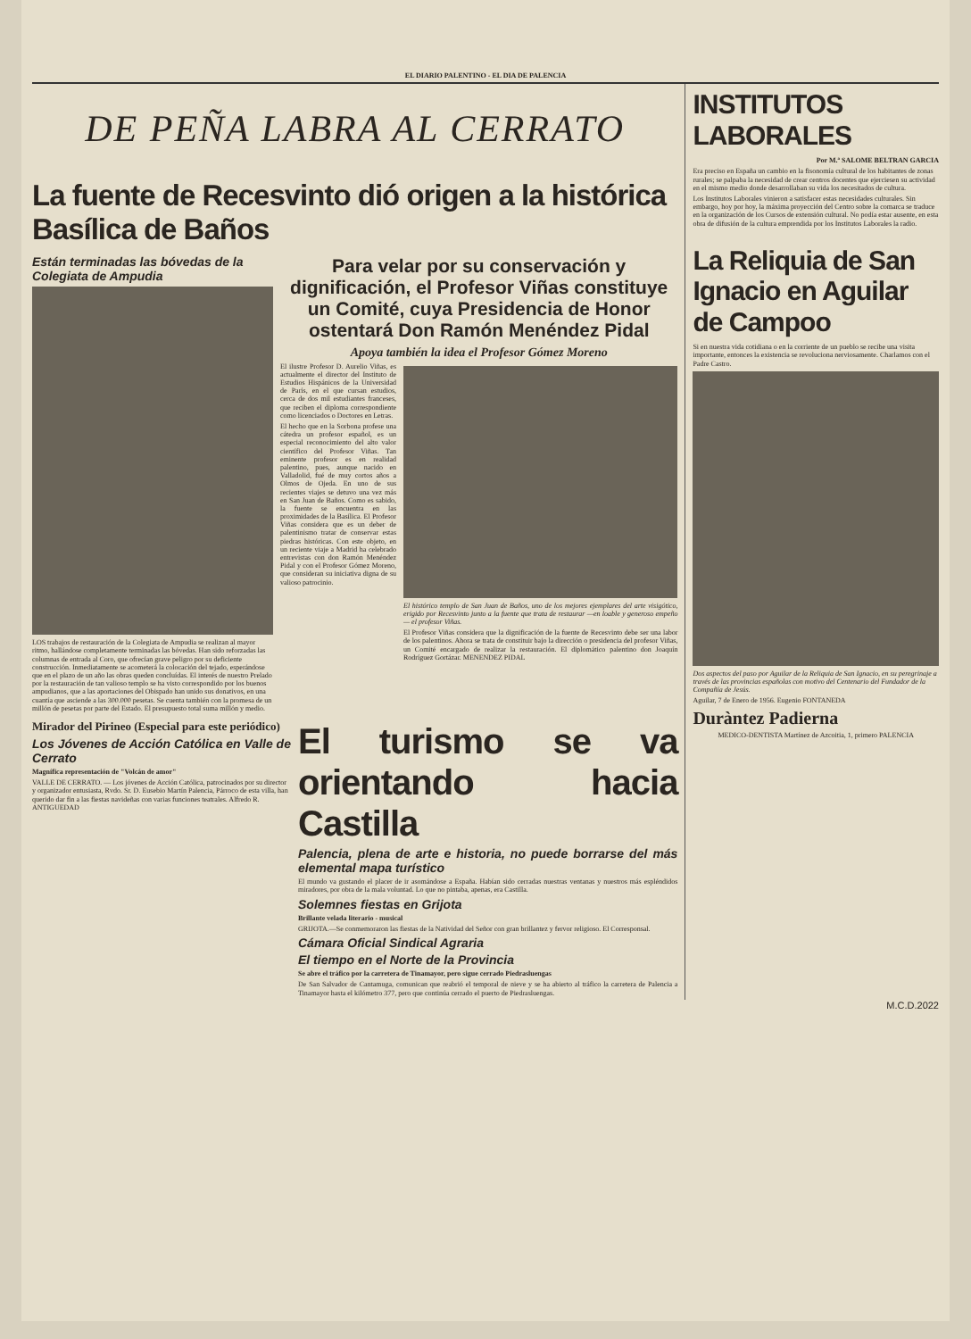EL DIARIO PALENTINO - EL DIA DE PALENCIA
DE PEÑA LABRA AL CERRATO
La fuente de Recesvinto dió origen a la histórica Basílica de Baños
Están terminadas las bóvedas de la Colegiata de Ampudia
LOS trabajos de restauración de la Colegiata de Ampudia se realizan al mayor ritmo, hallándose completamente terminadas las bóvedas. Han sido reforzadas las columnas de entrada al Coro, que ofrecían grave peligro por su deficiente construcción. Inmediatamente se acometerá la colocación del tejado, esperándose que en el plazo de un año las obras queden concluídas. El interés de nuestro Prelado por la restauración de tan valioso templo se ha visto correspondido por los buenos ampudianos, que a las aportaciones del Obispado han unido sus donativos, en una cuantía que asciende a las 300.000 pesetas. Se cuenta también con la promesa de un millón de pesetas por parte del Estado. El presupuesto total suma millón y medio.
Para velar por su conservación y dignificación, el Profesor Viñas constituye un Comité, cuya Presidencia de Honor ostentará Don Ramón Menéndez Pidal
Apoya también la idea el Profesor Gómez Moreno
El ilustre Profesor D. Aurelio Viñas, es actualmente el director del Instituto de Estudios Hispánicos de la Universidad de París, en el que cursan estudios, cerca de dos mil estudiantes franceses, que reciben el diploma correspondiente como licenciados o Doctores en Letras.
El hecho que en la Sorbona profese una cátedra un profesor español, es un especial reconocimiento del alto valor científico del Profesor Viñas. Tan eminente profesor es en realidad palentino, pues, aunque nacido en Valladolid, fué de muy cortos años a Olmos de Ojeda. En uno de sus recientes viajes se detuvo una vez más en San Juan de Baños. Como es sabido, la fuente se encuentra en las proximidades de la Basílica. El Profesor Viñas considera que es un deber de palentinismo tratar de conservar estas piedras históricas. Con este objeto, en un reciente viaje a Madrid ha celebrado entrevistas con don Ramón Menéndez Pidal y con el Profesor Gómez Moreno, que consideran su iniciativa digna de su valioso patrocinio.
El histórico templo de San Juan de Baños, uno de los mejores ejemplares del arte visigótico, erigido por Recesvinto junto a la fuente que trata de restaurar —en loable y generoso empeño— el profesor Viñas.
El Profesor Viñas considera que la dignificación de la fuente de Recesvinto debe ser una labor de los palentinos. Ahora se trata de constituir bajo la dirección o presidencia del profesor Viñas, un Comité encargado de realizar la restauración. El diplomático palentino don Joaquín Rodríguez Gortázar. MENENDEZ PIDAL
Mirador del Pirineo (Especial para este periódico)
Los Jóvenes de Acción Católica en Valle de Cerrato
Magnífica representación de "Volcán de amor"
VALLE DE CERRATO. — Los jóvenes de Acción Católica, patrocinados por su director y organizador entusiasta, Rvdo. Sr. D. Eusebio Martín Palencia, Párroco de esta villa, han querido dar fin a las fiestas navideñas con varias funciones teatrales. Alfredo R. ANTIGUEDAD
El turismo se va orientando hacia Castilla
Palencia, plena de arte e historia, no puede borrarse del más elemental mapa turístico
El mundo va gustando el placer de ir asomándose a España. Habían sido cerradas nuestras ventanas y nuestros más espléndidos miradores, por obra de la mala voluntad. Lo que no pintaba, apenas, era Castilla.
Solemnes fiestas en Grijota
Brillante velada literario - musical
GRIJOTA.—Se conmemoraron las fiestas de la Natividad del Señor con gran brillantez y fervor religioso. El Corresponsal.
Cámara Oficial Sindical Agraria
El tiempo en el Norte de la Provincia
Se abre el tráfico por la carretera de Tinamayor, pero sigue cerrado Piedrasluengas
De San Salvador de Cantamuga, comunican que reabrió el temporal de nieve y se ha abierto al tráfico la carretera de Palencia a Tinamayor hasta el kilómetro 377, pero que continúa cerrado el puerto de Piedrasluengas.
INSTITUTOS LABORALES
Por M.ª SALOME BELTRAN GARCIA
Era preciso en España un cambio en la fisonomía cultural de los habitantes de zonas rurales; se palpaba la necesidad de crear centros docentes que ejerciesen su actividad en el mismo medio donde desarrollaban su vida los necesitados de cultura.
Los Institutos Laborales vinieron a satisfacer estas necesidades culturales. Sin embargo, hoy por hoy, la máxima proyección del Centro sobre la comarca se traduce en la organización de los Cursos de extensión cultural. No podía estar ausente, en esta obra de difusión de la cultura emprendida por los Institutos Laborales la radio.
La Reliquia de San Ignacio en Aguilar de Campoo
Si en nuestra vida cotidiana o en la corriente de un pueblo se recibe una visita importante, entonces la existencia se revoluciona nerviosamente. Charlamos con el Padre Castro.
Dos aspectos del paso por Aguilar de la Reliquia de San Ignacio, en su peregrinaje a través de las provincias españolas con motivo del Centenario del Fundador de la Compañía de Jesús.
Aguilar, 7 de Enero de 1956. Eugenio FONTANEDA
Duràntez Padierna
MEDICO-DENTISTA Martínez de Azcoitia, 1, primero PALENCIA
M.C.D.2022